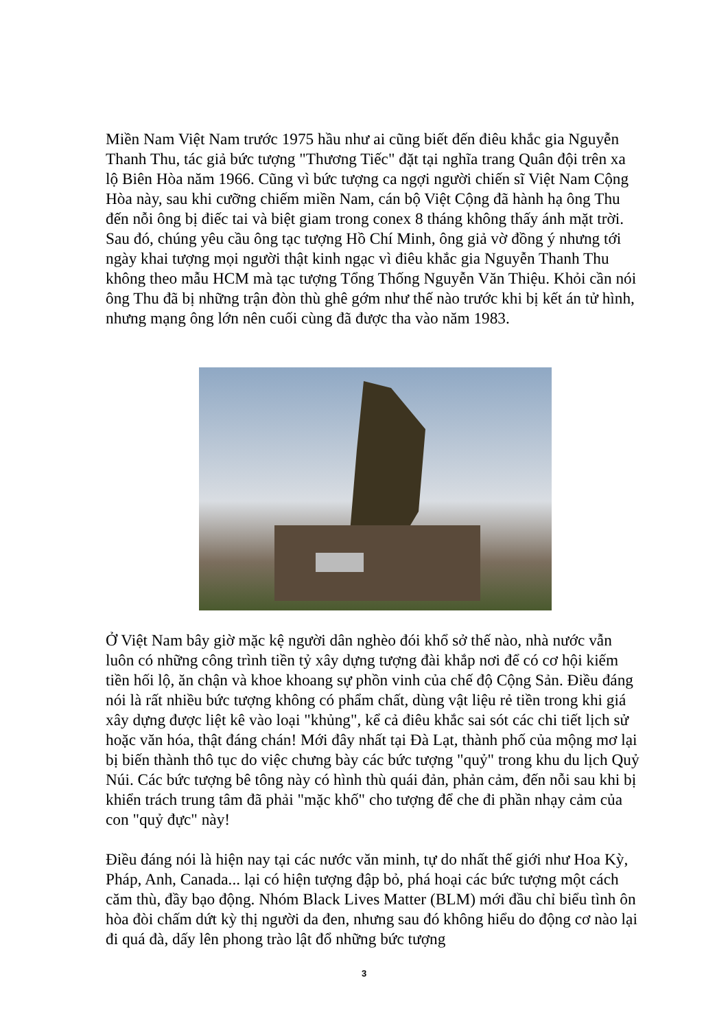Miền Nam Việt Nam trước 1975 hầu như ai cũng biết đến điêu khắc gia Nguyễn Thanh Thu, tác giả bức tượng "Thương Tiếc" đặt tại nghĩa trang Quân đội trên xa lộ Biên Hòa năm 1966. Cũng vì bức tượng ca ngợi người chiến sĩ Việt Nam Cộng Hòa này, sau khi cưỡng chiếm miền Nam, cán bộ Việt Cộng đã hành hạ ông Thu đến nỗi ông bị điếc tai và biệt giam trong conex 8 tháng không thấy ánh mặt trời. Sau đó, chúng yêu cầu ông tạc tượng Hồ Chí Minh, ông giả vờ đồng ý nhưng tới ngày khai tượng mọi người thật kinh ngạc vì điêu khắc gia Nguyễn Thanh Thu không theo mẫu HCM mà tạc tượng Tổng Thống Nguyễn Văn Thiệu. Khỏi cần nói ông Thu đã bị những trận đòn thù ghê gớm như thế nào trước khi bị kết án tử hình, nhưng mạng ông lớn nên cuối cùng đã được tha vào năm 1983.
Ở Việt Nam bây giờ mặc kệ người dân nghèo đói khổ sở thế nào, nhà nước vẫn luôn có những công trình tiền tỷ xây dựng tượng đài khắp nơi để có cơ hội kiếm tiền hối lộ, ăn chận và khoe khoang sự phồn vinh của chế độ Cộng Sản. Điều đáng nói là rất nhiều bức tượng không có phẩm chất, dùng vật liệu rẻ tiền trong khi giá xây dựng được liệt kê vào loại "khủng", kể cả điêu khắc sai sót các chi tiết lịch sử hoặc văn hóa, thật đáng chán! Mới đây nhất tại Đà Lạt, thành phố của mộng mơ lại bị biến thành thô tục do việc chưng bày các bức tượng "quỷ" trong khu du lịch Quỷ Núi. Các bức tượng bê tông này có hình thù quái đản, phản cảm, đến nỗi sau khi bị khiển trách trung tâm đã phải "mặc khố" cho tượng để che đi phần nhạy cảm của con "quỷ đực" này!
Điều đáng nói là hiện nay tại các nước văn minh, tự do nhất thế giới như Hoa Kỳ, Pháp, Anh, Canada... lại có hiện tượng đập bỏ, phá hoại các bức tượng một cách căm thù, đầy bạo động. Nhóm Black Lives Matter (BLM) mới đầu chỉ biểu tình ôn hòa đòi chấm dứt kỳ thị người da đen, nhưng sau đó không hiểu do động cơ nào lại đi quá đà, dấy lên phong trào lật đổ những bức tượng
3